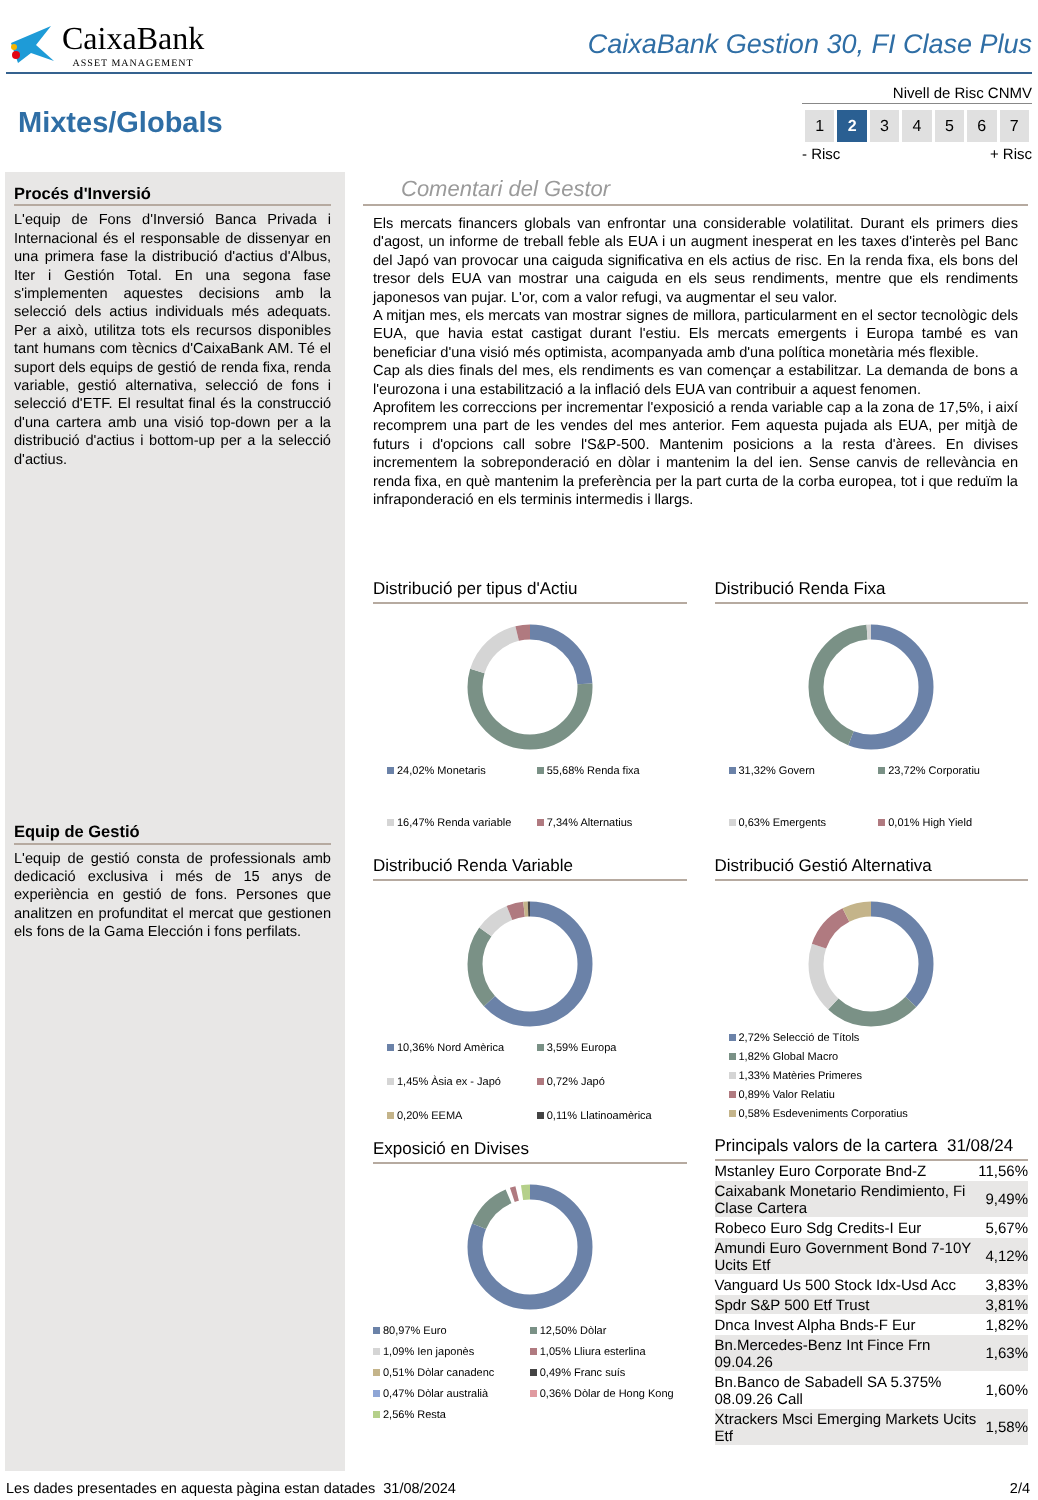CaixaBank
ASSET MANAGEMENT
CaixaBank Gestion 30, FI Clase Plus
Mixtes/Globals
Nivell de Risc CNMV
| 1 | 2 | 3 | 4 | 5 | 6 | 7 |
- Risc + Risc
Procés d'Inversió
L'equip de Fons d'Inversió Banca Privada i Internacional és el responsable de dissenyar en una primera fase la distribució d'actius d'Albus, Iter i Gestión Total. En una segona fase s'implementen aquestes decisions amb la selecció dels actius individuals més adequats. Per a això, utilitza tots els recursos disponibles tant humans com tècnics d'CaixaBank AM. Té el suport dels equips de gestió de renda fixa, renda variable, gestió alternativa, selecció de fons i selecció d'ETF. El resultat final és la construcció d'una cartera amb una visió top-down per a la distribució d'actius i bottom-up per a la selecció d'actius.
Equip de Gestió
L'equip de gestió consta de professionals amb dedicació exclusiva i més de 15 anys de experiència en gestió de fons. Persones que analitzen en profunditat el mercat que gestionen els fons de la Gama Elección i fons perfilats.
Comentari del Gestor
Els mercats financers globals van enfrontar una considerable volatilitat. Durant els primers dies d'agost, un informe de treball feble als EUA i un augment inesperat en les taxes d'interès pel Banc del Japó van provocar una caiguda significativa en els actius de risc. En la renda fixa, els bons del tresor dels EUA van mostrar una caiguda en els seus rendiments, mentre que els rendiments japonesos van pujar. L'or, com a valor refugi, va augmentar el seu valor.
A mitjan mes, els mercats van mostrar signes de millora, particularment en el sector tecnològic dels EUA, que havia estat castigat durant l'estiu. Els mercats emergents i Europa també es van beneficiar d'una visió més optimista, acompanyada amb d'una política monetària més flexible.
Cap als dies finals del mes, els rendiments es van començar a estabilitzar. La demanda de bons a l'eurozona i una estabilització a la inflació dels EUA van contribuir a aquest fenomen.
Aprofitem les correccions per incrementar l'exposició a renda variable cap a la zona de 17,5%, i així recomprem una part de les vendes del mes anterior. Fem aquesta pujada als EUA, per mitjà de futurs i d'opcions call sobre l'S&P-500. Mantenim posicions a la resta d'àrees. En divises incrementem la sobreponderació en dòlar i mantenim la del ien. Sense canvis de rellevància en renda fixa, en què mantenim la preferència per la part curta de la corba europea, tot i que reduïm la infraponderació en els terminis intermedis i llargs.
Distribució per tipus d'Actiu
24,02% Monetaris 55,68% Renda fixa 16,47% Renda variable 7,34% Alternatius
Distribució Renda Fixa
31,32% Govern 23,72% Corporatiu 0,63% Emergents 0,01% High Yield
Distribució Renda Variable
10,36% Nord Amèrica 3,59% Europa 1,45% Àsia ex - Japó 0,72% Japó 0,20% EEMA 0,11% Llatinoamèrica
Distribució Gestió Alternativa
2,72% Selecció de Títols
1,82% Global Macro
1,33% Matèries Primeres
0,89% Valor Relatiu
0,58% Esdeveniments Corporatius
Exposició en Divises
80,97% Euro 12,50% Dòlar 1,09% Ien japonès 1,05% Lliura esterlina 0,51% Dòlar canadenc 0,49% Franc suís 0,47% Dòlar australià 0,36% Dòlar de Hong Kong 2,56% Resta
Principals valors de la cartera 31/08/24
| Mstanley Euro Corporate Bnd-Z | 11,56% |
| Caixabank Monetario Rendimiento, Fi Clase Cartera | 9,49% |
| Robeco Euro Sdg Credits-I Eur | 5,67% |
| Amundi Euro Government Bond 7-10Y Ucits Etf | 4,12% |
| Vanguard Us 500 Stock Idx-Usd Acc | 3,83% |
| Spdr S&P 500 Etf Trust | 3,81% |
| Dnca Invest Alpha Bnds-F Eur | 1,82% |
| Bn.Mercedes-Benz Int Fince Frn 09.04.26 | 1,63% |
| Bn.Banco de Sabadell SA 5.375% 08.09.26 Call | 1,60% |
| Xtrackers Msci Emerging Markets Ucits Etf | 1,58% |
Les dades presentades en aquesta pàgina estan datades 31/08/2024
2/4